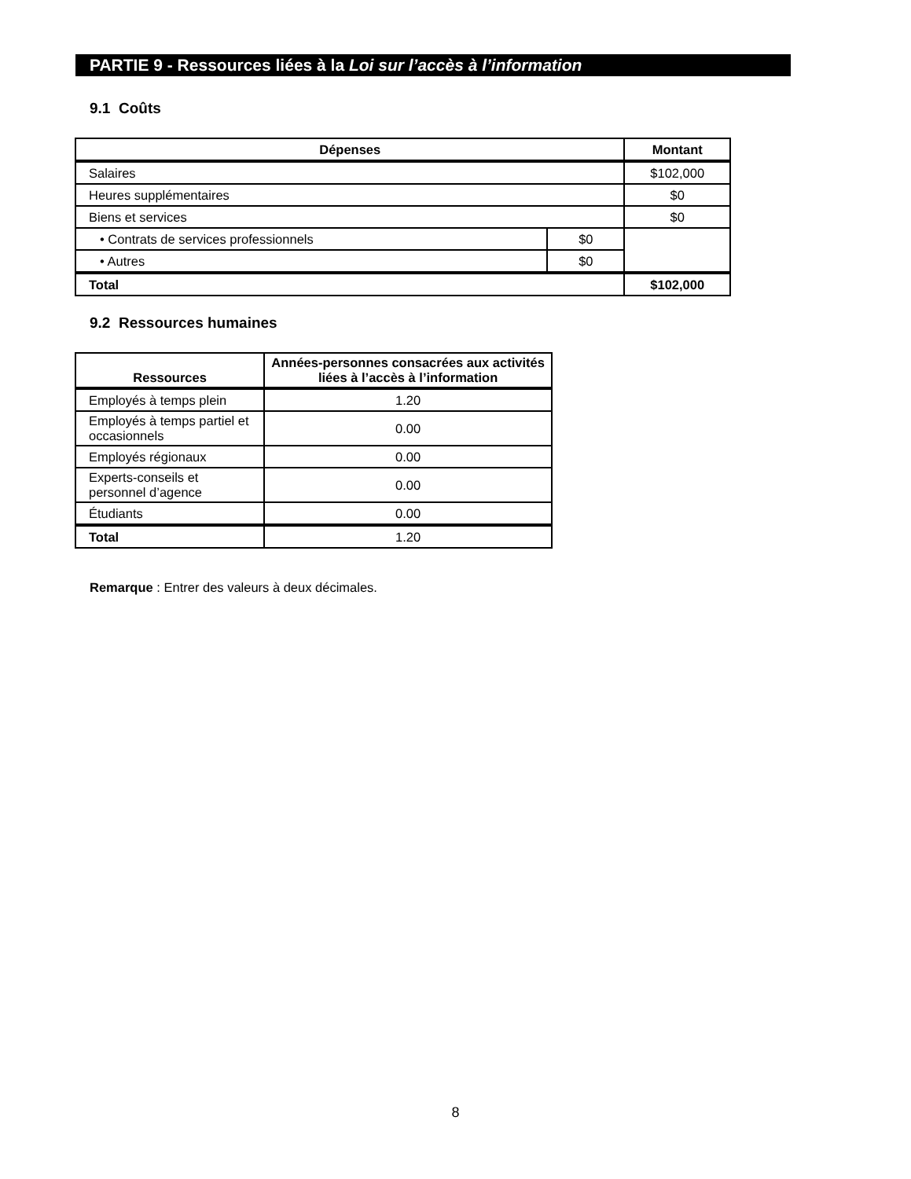PARTIE 9 - Ressources liées à la Loi sur l’accès à l’information
9.1 Coûts
| Dépenses | | Montant |
| --- | --- | --- |
| Salaires | | $102,000 |
| Heures supplémentaires | | $0 |
| Biens et services | | $0 |
| • Contrats de services professionnels | $0 | |
| • Autres | $0 | |
| Total | | $102,000 |
9.2 Ressources humaines
| Ressources | Années-personnes consacrées aux activités liées à l’accès à l’information |
| --- | --- |
| Employés à temps plein | 1.20 |
| Employés à temps partiel et occasionnels | 0.00 |
| Employés régionaux | 0.00 |
| Experts-conseils et personnel d’agence | 0.00 |
| Étudiants | 0.00 |
| Total | 1.20 |
Remarque : Entrer des valeurs à deux décimales.
8